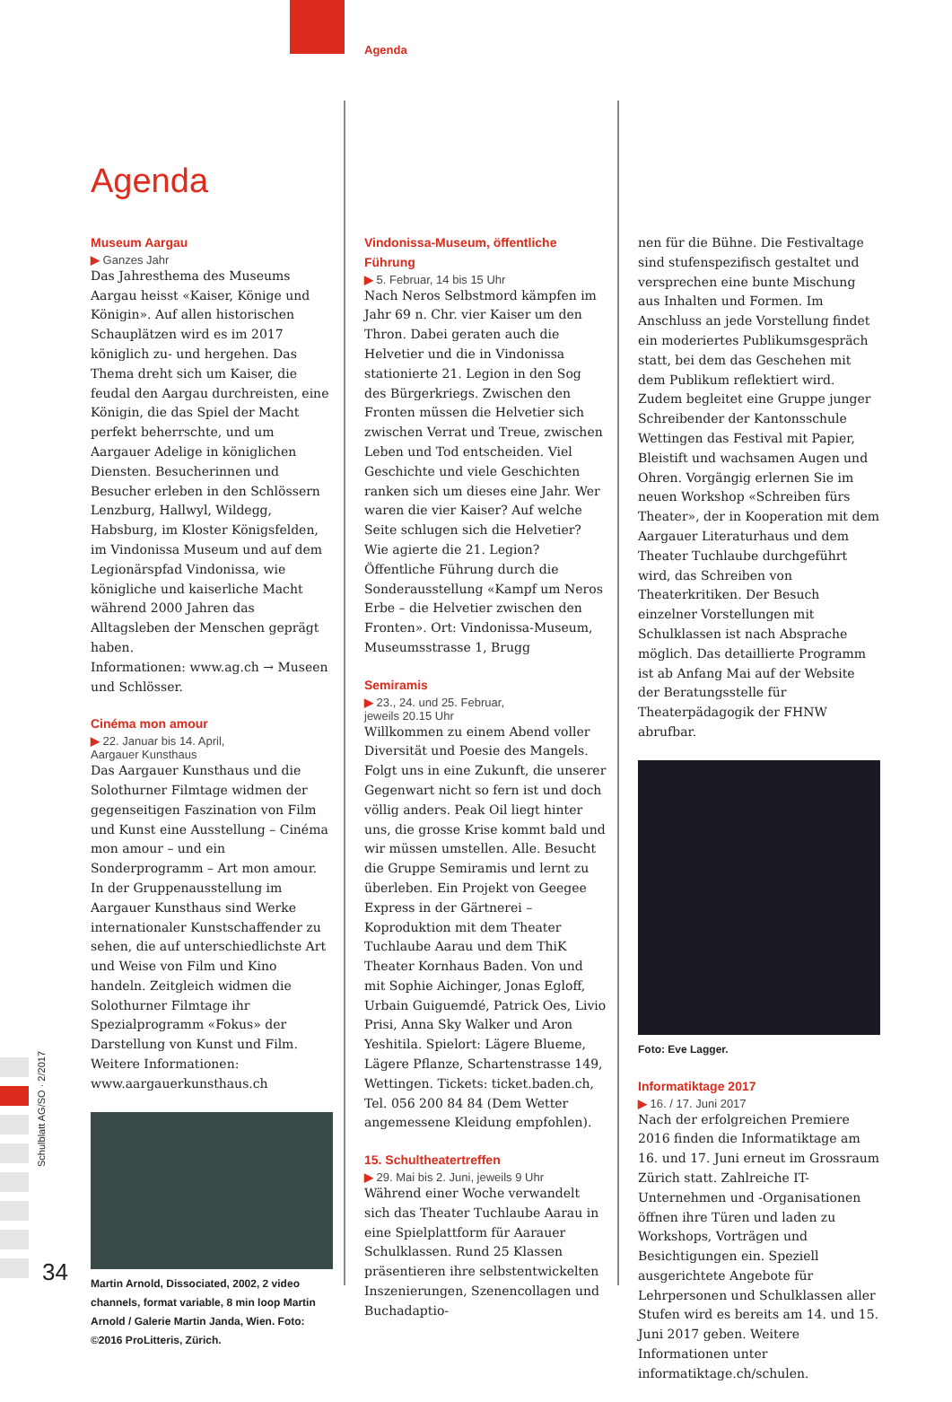Agenda
Agenda
Museum Aargau
▶ Ganzes Jahr
Das Jahresthema des Museums Aargau heisst «Kaiser, Könige und Königin». Auf allen historischen Schauplätzen wird es im 2017 königlich zu- und hergehen. Das Thema dreht sich um Kaiser, die feudal den Aargau durchreisten, eine Königin, die das Spiel der Macht perfekt beherrschte, und um Aargauer Adelige in königlichen Diensten. Besucherinnen und Besucher erleben in den Schlössern Lenzburg, Hallwyl, Wildegg, Habsburg, im Kloster Königsfelden, im Vindonissa Museum und auf dem Legionärspfad Vindonissa, wie königliche und kaiserliche Macht während 2000 Jahren das Alltagsleben der Menschen geprägt haben.
Informationen: www.ag.ch → Museen und Schlösser.
Cinéma mon amour
▶ 22. Januar bis 14. April,
Aargauer Kunsthaus
Das Aargauer Kunsthaus und die Solothurner Filmtage widmen der gegenseitigen Faszination von Film und Kunst eine Ausstellung – Cinéma mon amour – und ein Sonderprogramm – Art mon amour. In der Gruppenausstellung im Aargauer Kunsthaus sind Werke internationaler Kunstschaffender zu sehen, die auf unterschiedlichste Art und Weise von Film und Kino handeln. Zeitgleich widmen die Solothurner Filmtage ihr Spezialprogramm «Fokus» der Darstellung von Kunst und Film. Weitere Informationen: www.aargauerkunsthaus.ch
Martin Arnold, Dissociated, 2002, 2 video channels, format variable, 8 min loop Martin Arnold / Galerie Martin Janda, Wien. Foto: ©2016 ProLitteris, Zürich.
Vindonissa-Museum, öffentliche Führung
▶ 5. Februar, 14 bis 15 Uhr
Nach Neros Selbstmord kämpfen im Jahr 69 n. Chr. vier Kaiser um den Thron. Dabei geraten auch die Helvetier und die in Vindonissa stationierte 21. Legion in den Sog des Bürgerkriegs. Zwischen den Fronten müssen die Helvetier sich zwischen Verrat und Treue, zwischen Leben und Tod entscheiden. Viel Geschichte und viele Geschichten ranken sich um dieses eine Jahr. Wer waren die vier Kaiser? Auf welche Seite schlugen sich die Helvetier? Wie agierte die 21. Legion? Öffentliche Führung durch die Sonderausstellung «Kampf um Neros Erbe – die Helvetier zwischen den Fronten». Ort: Vindonissa-Museum, Museumsstrasse 1, Brugg
Semiramis
▶ 23., 24. und 25. Februar,
jeweils 20.15 Uhr
Willkommen zu einem Abend voller Diversität und Poesie des Mangels. Folgt uns in eine Zukunft, die unserer Gegenwart nicht so fern ist und doch völlig anders. Peak Oil liegt hinter uns, die grosse Krise kommt bald und wir müssen umstellen. Alle. Besucht die Gruppe Semiramis und lernt zu überleben. Ein Projekt von Geegee Express in der Gärtnerei – Koproduktion mit dem Theater Tuchlaube Aarau und dem ThiK Theater Kornhaus Baden. Von und mit Sophie Aichinger, Jonas Egloff, Urbain Guiguemdé, Patrick Oes, Livio Prisi, Anna Sky Walker und Aron Yeshitila. Spielort: Lägere Blueme, Lägere Pflanze, Schartenstrasse 149, Wettingen. Tickets: ticket.baden.ch, Tel. 056 200 84 84 (Dem Wetter angemessene Kleidung empfohlen).
15. Schultheatertreffen
▶ 29. Mai bis 2. Juni, jeweils 9 Uhr
Während einer Woche verwandelt sich das Theater Tuchlaube Aarau in eine Spielplattform für Aarauer Schulklassen. Rund 25 Klassen präsentieren ihre selbstentwickelten Inszenierungen, Szenencollagen und Buchadaptio-
nen für die Bühne. Die Festivaltage sind stufenspezifisch gestaltet und versprechen eine bunte Mischung aus Inhalten und Formen. Im Anschluss an jede Vorstellung findet ein moderiertes Publikumsgespräch statt, bei dem das Geschehen mit dem Publikum reflektiert wird. Zudem begleitet eine Gruppe junger Schreibender der Kantonsschule Wettingen das Festival mit Papier, Bleistift und wachsamen Augen und Ohren. Vorgängig erlernen Sie im neuen Workshop «Schreiben fürs Theater», der in Kooperation mit dem Aargauer Literaturhaus und dem Theater Tuchlaube durchgeführt wird, das Schreiben von Theaterkritiken. Der Besuch einzelner Vorstellungen mit Schulklassen ist nach Absprache möglich. Das detaillierte Programm ist ab Anfang Mai auf der Website der Beratungsstelle für Theaterpädagogik der FHNW abrufbar.
Foto: Eve Lagger.
Informatiktage 2017
▶ 16. / 17. Juni 2017
Nach der erfolgreichen Premiere 2016 finden die Informatiktage am 16. und 17. Juni erneut im Grossraum Zürich statt. Zahlreiche IT-Unternehmen und -Organisationen öffnen ihre Türen und laden zu Workshops, Vorträgen und Besichtigungen ein. Speziell ausgerichtete Angebote für Lehrpersonen und Schulklassen aller Stufen wird es bereits am 14. und 15. Juni 2017 geben. Weitere Informationen unter informatiktage.ch/schulen.
Schulblatt AG/SO · 2/2017
34